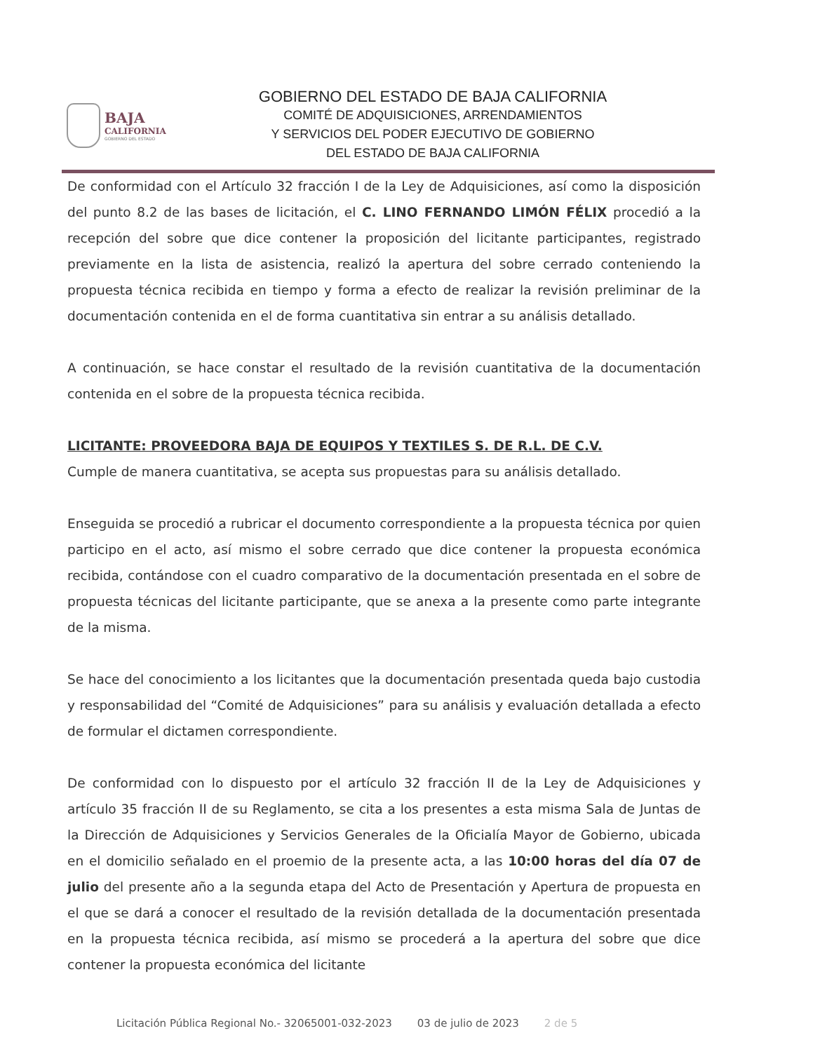BAJA
CALIFORNIA
GOBIERNO DEL ESTADO
GOBIERNO DEL ESTADO DE BAJA CALIFORNIA
COMITÉ DE ADQUISICIONES, ARRENDAMIENTOS
Y SERVICIOS DEL PODER EJECUTIVO DE GOBIERNO
DEL ESTADO DE BAJA CALIFORNIA
De conformidad con el Artículo 32 fracción I de la Ley de Adquisiciones, así como la disposición del punto 8.2 de las bases de licitación, el C. LINO FERNANDO LIMÓN FÉLIX procedió a la recepción del sobre que dice contener la proposición del licitante participantes, registrado previamente en la lista de asistencia, realizó la apertura del sobre cerrado conteniendo la propuesta técnica recibida en tiempo y forma a efecto de realizar la revisión preliminar de la documentación contenida en el de forma cuantitativa sin entrar a su análisis detallado.
A continuación, se hace constar el resultado de la revisión cuantitativa de la documentación contenida en el sobre de la propuesta técnica recibida.
LICITANTE: PROVEEDORA BAJA DE EQUIPOS Y TEXTILES S. DE R.L. DE C.V.
Cumple de manera cuantitativa, se acepta sus propuestas para su análisis detallado.
Enseguida se procedió a rubricar el documento correspondiente a la propuesta técnica por quien participo en el acto, así mismo el sobre cerrado que dice contener la propuesta económica recibida, contándose con el cuadro comparativo de la documentación presentada en el sobre de propuesta técnicas del licitante participante, que se anexa a la presente como parte integrante de la misma.
Se hace del conocimiento a los licitantes que la documentación presentada queda bajo custodia y responsabilidad del “Comité de Adquisiciones” para su análisis y evaluación detallada a efecto de formular el dictamen correspondiente.
De conformidad con lo dispuesto por el artículo 32 fracción II de la Ley de Adquisiciones y artículo 35 fracción II de su Reglamento, se cita a los presentes a esta misma Sala de Juntas de la Dirección de Adquisiciones y Servicios Generales de la Oficialía Mayor de Gobierno, ubicada en el domicilio señalado en el proemio de la presente acta, a las 10:00 horas del día 07 de julio del presente año a la segunda etapa del Acto de Presentación y Apertura de propuesta en el que se dará a conocer el resultado de la revisión detallada de la documentación presentada en la propuesta técnica recibida, así mismo se procederá a la apertura del sobre que dice contener la propuesta económica del licitante
Licitación Pública Regional No.- 32065001-032-2023 03 de julio de 2023 2 de 5